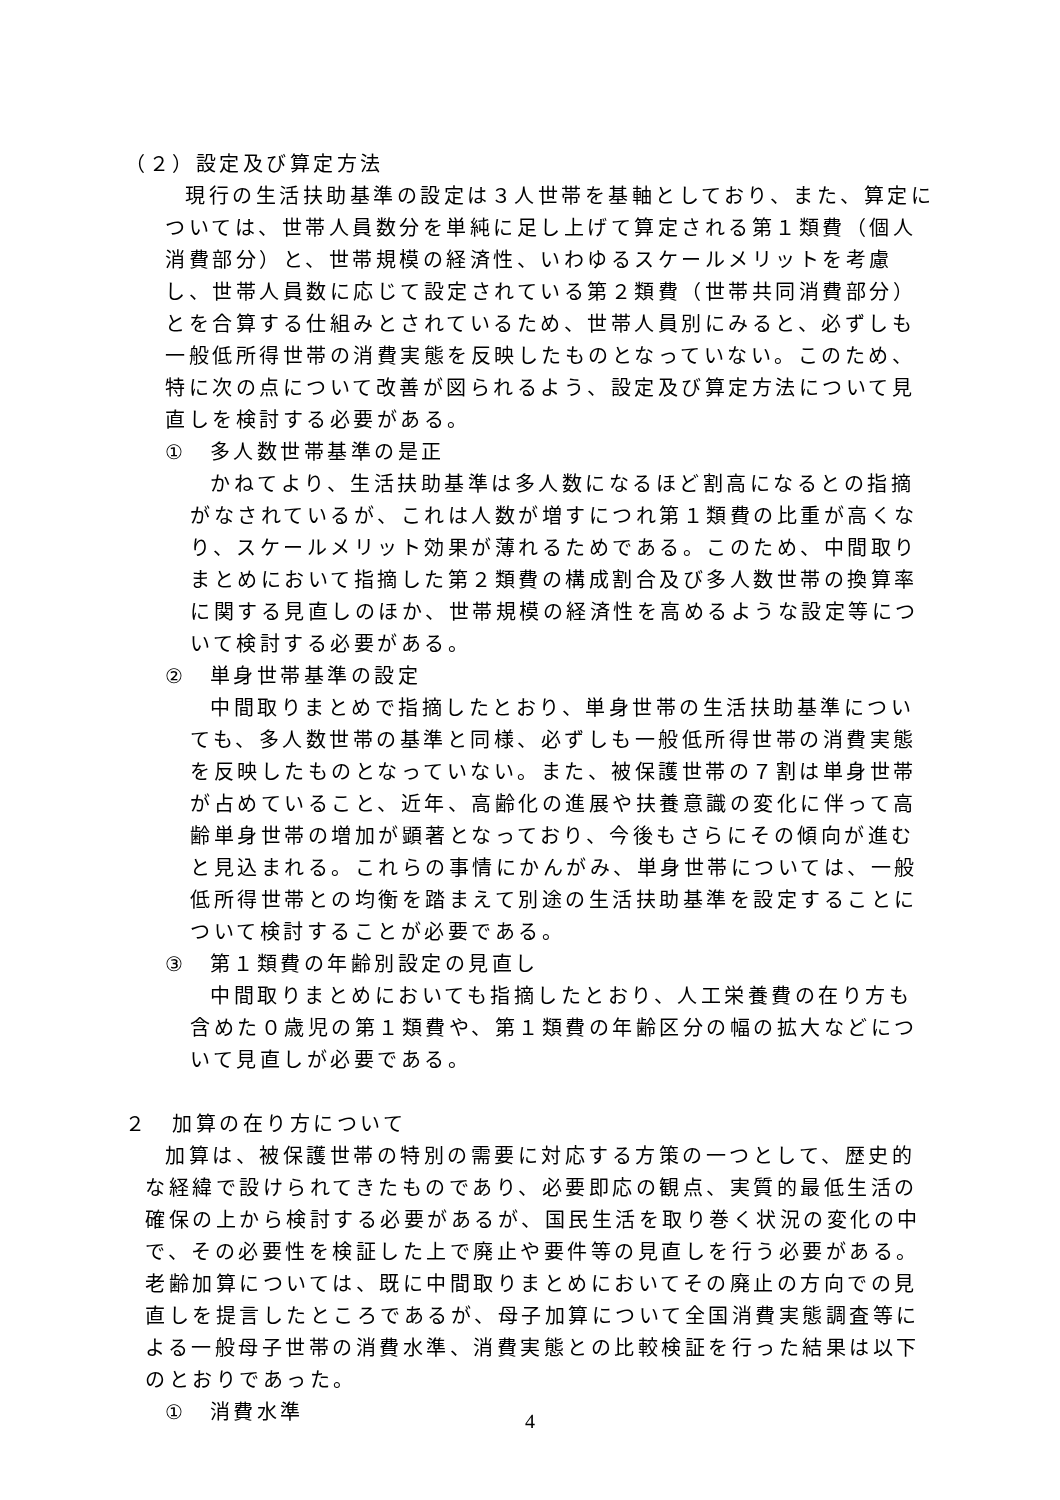（２）設定及び算定方法
現行の生活扶助基準の設定は３人世帯を基軸としており、また、算定については、世帯人員数分を単純に足し上げて算定される第１類費（個人消費部分）と、世帯規模の経済性、いわゆるスケールメリットを考慮し、世帯人員数に応じて設定されている第２類費（世帯共同消費部分）とを合算する仕組みとされているため、世帯人員別にみると、必ずしも一般低所得世帯の消費実態を反映したものとなっていない。このため、特に次の点について改善が図られるよう、設定及び算定方法について見直しを検討する必要がある。
①　多人数世帯基準の是正
かねてより、生活扶助基準は多人数になるほど割高になるとの指摘がなされているが、これは人数が増すにつれ第１類費の比重が高くなり、スケールメリット効果が薄れるためである。このため、中間取りまとめにおいて指摘した第２類費の構成割合及び多人数世帯の換算率に関する見直しのほか、世帯規模の経済性を高めるような設定等について検討する必要がある。
②　単身世帯基準の設定
中間取りまとめで指摘したとおり、単身世帯の生活扶助基準についても、多人数世帯の基準と同様、必ずしも一般低所得世帯の消費実態を反映したものとなっていない。また、被保護世帯の７割は単身世帯が占めていること、近年、高齢化の進展や扶養意識の変化に伴って高齢単身世帯の増加が顕著となっており、今後もさらにその傾向が進むと見込まれる。これらの事情にかんがみ、単身世帯については、一般低所得世帯との均衡を踏まえて別途の生活扶助基準を設定することについて検討することが必要である。
③　第１類費の年齢別設定の見直し
中間取りまとめにおいても指摘したとおり、人工栄養費の在り方も含めた０歳児の第１類費や、第１類費の年齢区分の幅の拡大などについて見直しが必要である。
２　加算の在り方について
加算は、被保護世帯の特別の需要に対応する方策の一つとして、歴史的な経緯で設けられてきたものであり、必要即応の観点、実質的最低生活の確保の上から検討する必要があるが、国民生活を取り巻く状況の変化の中で、その必要性を検証した上で廃止や要件等の見直しを行う必要がある。老齢加算については、既に中間取りまとめにおいてその廃止の方向での見直しを提言したところであるが、母子加算について全国消費実態調査等による一般母子世帯の消費水準、消費実態との比較検証を行った結果は以下のとおりであった。
①　消費水準
4